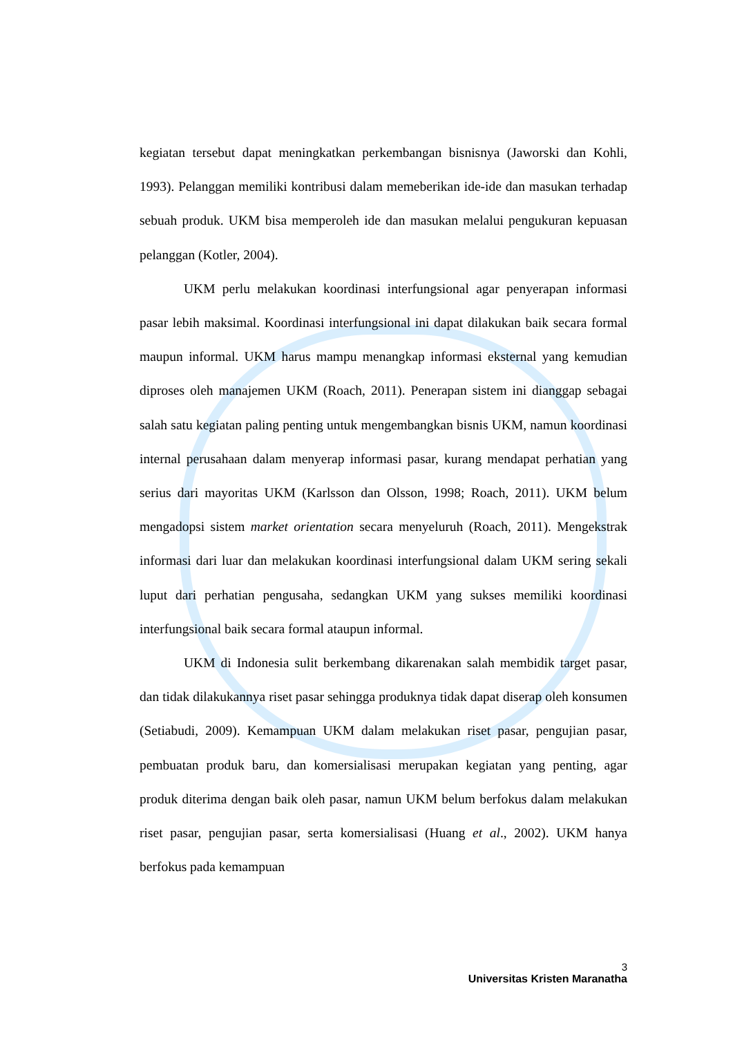kegiatan tersebut dapat meningkatkan perkembangan bisnisnya (Jaworski dan Kohli, 1993). Pelanggan memiliki kontribusi dalam memeberikan ide-ide dan masukan terhadap sebuah produk. UKM bisa memperoleh ide dan masukan melalui pengukuran kepuasan pelanggan (Kotler, 2004).
UKM perlu melakukan koordinasi interfungsional agar penyerapan informasi pasar lebih maksimal. Koordinasi interfungsional ini dapat dilakukan baik secara formal maupun informal. UKM harus mampu menangkap informasi eksternal yang kemudian diproses oleh manajemen UKM (Roach, 2011). Penerapan sistem ini dianggap sebagai salah satu kegiatan paling penting untuk mengembangkan bisnis UKM, namun koordinasi internal perusahaan dalam menyerap informasi pasar, kurang mendapat perhatian yang serius dari mayoritas UKM (Karlsson dan Olsson, 1998; Roach, 2011). UKM belum mengadopsi sistem market orientation secara menyeluruh (Roach, 2011). Mengekstrak informasi dari luar dan melakukan koordinasi interfungsional dalam UKM sering sekali luput dari perhatian pengusaha, sedangkan UKM yang sukses memiliki koordinasi interfungsional baik secara formal ataupun informal.
UKM di Indonesia sulit berkembang dikarenakan salah membidik target pasar, dan tidak dilakukannya riset pasar sehingga produknya tidak dapat diserap oleh konsumen (Setiabudi, 2009). Kemampuan UKM dalam melakukan riset pasar, pengujian pasar, pembuatan produk baru, dan komersialisasi merupakan kegiatan yang penting, agar produk diterima dengan baik oleh pasar, namun UKM belum berfokus dalam melakukan riset pasar, pengujian pasar, serta komersialisasi (Huang et al., 2002). UKM hanya berfokus pada kemampuan
3
Universitas Kristen Maranatha